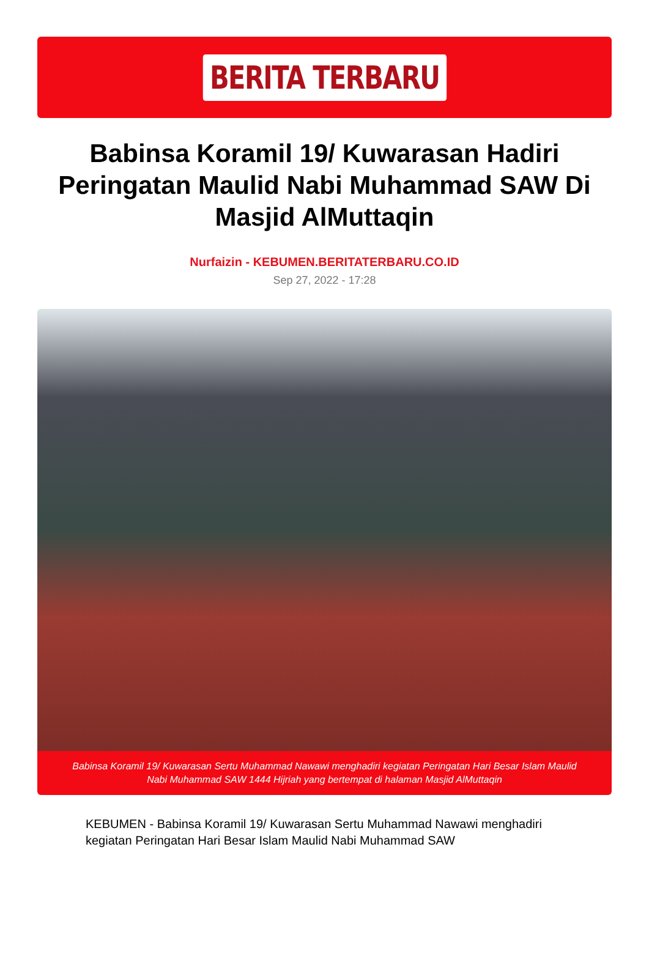BERITA TERBARU
Babinsa Koramil 19/ Kuwarasan Hadiri Peringatan Maulid Nabi Muhammad SAW Di Masjid AlMuttaqin
Nurfaizin - KEBUMEN.BERITATERBARU.CO.ID
Sep 27, 2022 - 17:28
Babinsa Koramil 19/ Kuwarasan Sertu Muhammad Nawawi menghadiri kegiatan Peringatan Hari Besar Islam Maulid Nabi Muhammad SAW 1444 Hijriah yang bertempat di halaman Masjid AlMuttaqin
KEBUMEN - Babinsa Koramil 19/ Kuwarasan Sertu Muhammad Nawawi menghadiri kegiatan Peringatan Hari Besar Islam Maulid Nabi Muhammad SAW